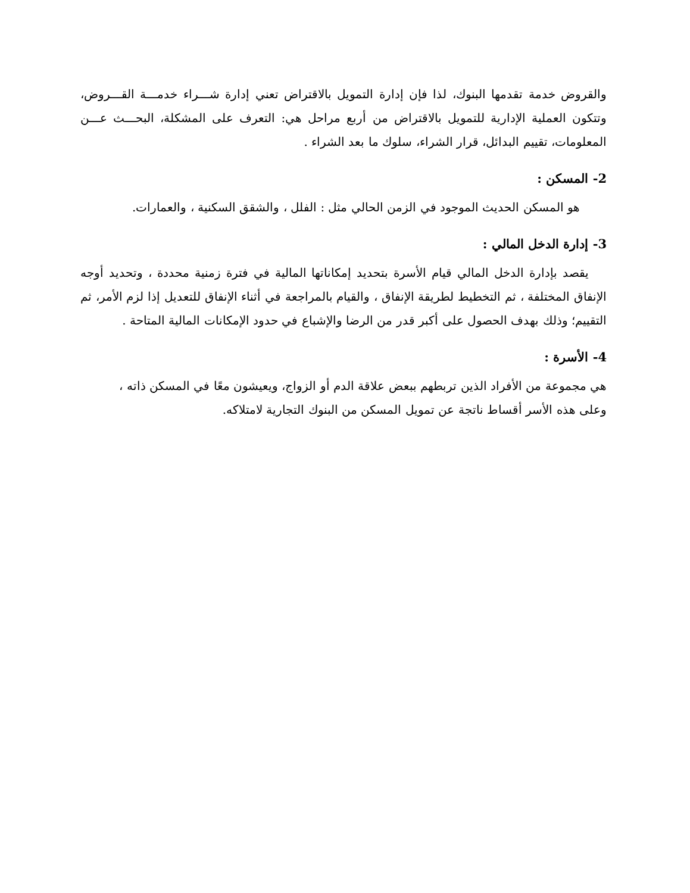والقروض خدمة تقدمها البنوك، لذا فإن إدارة التمويل بالاقتراض تعني إدارة شـــراء خدمـــة القـــروض، وتتكون العملية الإدارية للتمويل بالاقتراض من أربع مراحل هي: التعرف على المشكلة، البحـــث عـــن المعلومات، تقييم البدائل، قرار الشراء، سلوك ما بعد الشراء .
2- المسكن :
هو المسكن الحديث الموجود في الزمن الحالي مثل : الفلل ، والشقق السكنية ، والعمارات.
3- إدارة الدخل المالي :
يقصد بإدارة الدخل المالي قيام الأسرة بتحديد إمكاناتها المالية في فترة زمنية محددة ، وتحديد أوجه الإنفاق المختلفة ، ثم التخطيط لطريقة الإنفاق ، والقيام بالمراجعة في أثناء الإنفاق للتعديل إذا لزم الأمر، ثم التقييم؛ وذلك بهدف الحصول على أكبر قدر من الرضا والإشباع في حدود الإمكانات المالية المتاحة .
4- الأسرة :
هي مجموعة من الأفراد الذين تربطهم ببعض علاقة الدم أو الزواج، ويعيشون معًا في المسكن ذاته ،
وعلى هذه الأسر أقساط ناتجة عن تمويل المسكن من البنوك التجارية لامتلاكه.